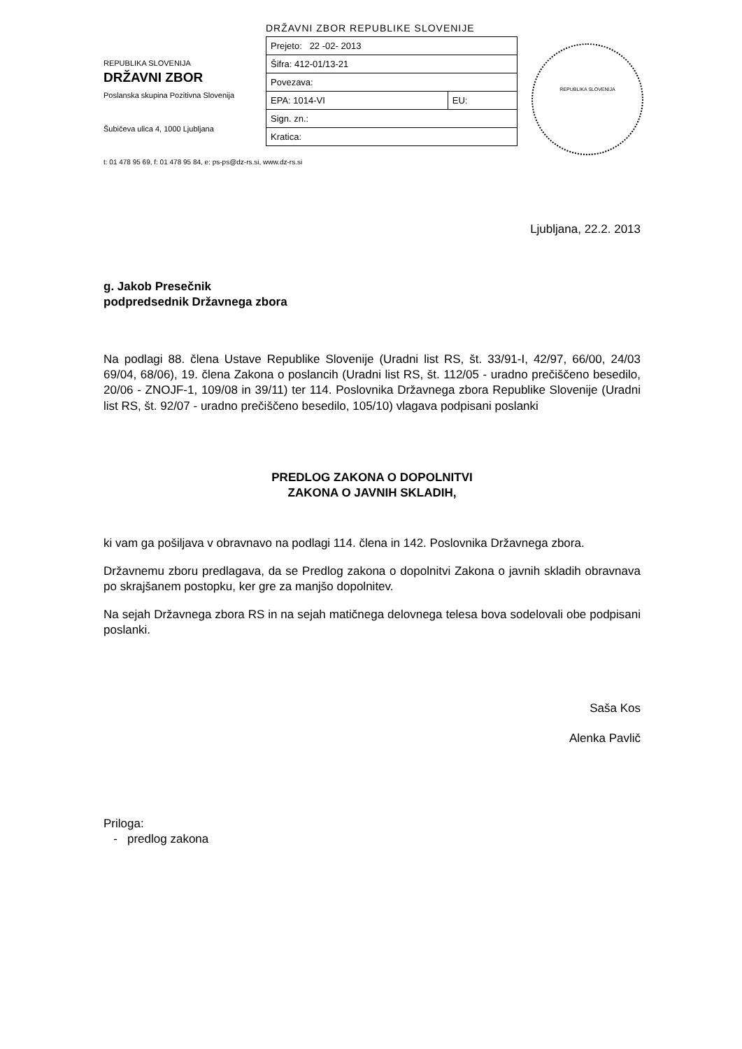REPUBLIKA SLOVENIJA
DRŽAVNI ZBOR
Poslanska skupina Pozitivna Slovenija
Šubičeva ulica 4, 1000 Ljubljana
DRŽAVNI ZBOR REPUBLIKE SLOVENIJE
| Prejeto: 22 -02- 2013 | |
| Šifra: 412-01/13-21 | |
| Povezava: | |
| EPA: 1014-VI | EU: |
| Sign. zn.: | |
| Kratica: | |
REPUBLIKA SLOVENIJA
t: 01 478 95 69, f: 01 478 95 84, e: ps-ps@dz-rs.si, www.dz-rs.si
Ljubljana, 22.2. 2013
g. Jakob Presečnik
podpredsednik Državnega zbora
Na podlagi 88. člena Ustave Republike Slovenije (Uradni list RS, št. 33/91-I, 42/97, 66/00, 24/03 69/04, 68/06), 19. člena Zakona o poslancih (Uradni list RS, št. 112/05 - uradno prečiščeno besedilo, 20/06 - ZNOJF-1, 109/08 in 39/11) ter 114. Poslovnika Državnega zbora Republike Slovenije (Uradni list RS, št. 92/07 - uradno prečiščeno besedilo, 105/10) vlagava podpisani poslanki
PREDLOG ZAKONA O DOPOLNITVI
ZAKONA O JAVNIH SKLADIH,
ki vam ga pošiljava v obravnavo na podlagi 114. člena in 142. Poslovnika Državnega zbora.
Državnemu zboru predlagava, da se Predlog zakona o dopolnitvi Zakona o javnih skladih obravnava po skrajšanem postopku, ker gre za manjšo dopolnitev.
Na sejah Državnega zbora RS in na sejah matičnega delovnega telesa bova sodelovali obe podpisani poslanki.
Saša Kos
Alenka Pavlič
Priloga:
- predlog zakona